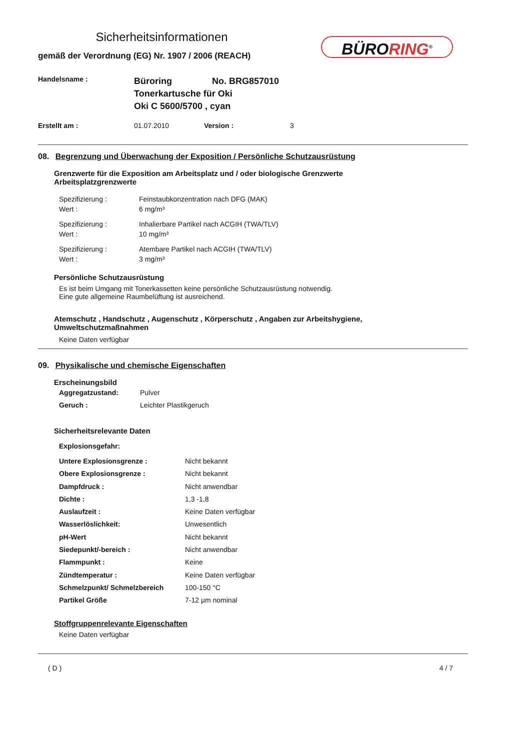Sicherheitsinformationen
gemäß der Verordnung (EG) Nr. 1907 / 2006 (REACH)
BÜRORING<sup>®</sup>
| Handelsname : | Büroring No. BRG857010 Tonerkartusche für Oki Oki C 5600/5700 , cyan |
| Erstellt am : | 01.07.2010 | Version : | 3 |
08. Begrenzung und Überwachung der Exposition / Persönliche Schutzausrüstung
Grenzwerte für die Exposition am Arbeitsplatz und / oder biologische Grenzwerte
Arbeitsplatzgrenzwerte
| Spezifizierung : Wert : | Feinstaubkonzentration nach DFG (MAK) 6 mg/m³ |
| Spezifizierung : Wert : | Inhalierbare Partikel nach ACGIH (TWA/TLV) 10 mg/m³ |
| Spezifizierung : Wert : | Atembare Partikel nach ACGIH (TWA/TLV) 3 mg/m³ |
Persönliche Schutzausrüstung
Es ist beim Umgang mit Tonerkassetten keine persönliche Schutzausrüstung notwendig.
Eine gute allgemeine Raumbelüftung ist ausreichend.
Atemschutz , Handschutz , Augenschutz , Körperschutz , Angaben zur Arbeitshygiene,
Umweltschutzmaßnahmen
Keine Daten verfügbar
09. Physikalische und chemische Eigenschaften
Erscheinungsbild
| Aggregatzustand: | Pulver |
| Geruch : | Leichter Plastikgeruch |
Sicherheitsrelevante Daten
Explosionsgefahr:
| Untere Explosionsgrenze : | Nicht bekannt |
| Obere Explosionsgrenze : | Nicht bekannt |
| Dampfdruck : | Nicht anwendbar |
| Dichte : | 1,3 -1,8 |
| Auslaufzeit : | Keine Daten verfügbar |
| Wasserlöslichkeit: | Unwesentlich |
| pH-Wert | Nicht bekannt |
| Siedepunkt/-bereich : | Nicht anwendbar |
| Flammpunkt : | Keine |
| Zündtemperatur : | Keine Daten verfügbar |
| Schmelzpunkt/ Schmelzbereich | 100-150 °C |
| Partikel Größe | 7-12 µm nominal |
Stoffgruppenrelevante Eigenschaften
Keine Daten verfügbar
( D ) 4 / 7